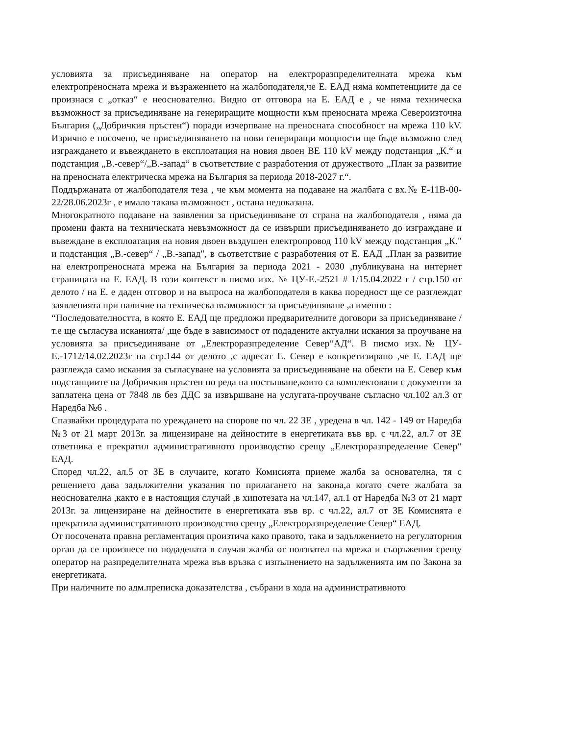условията за присъединяване на оператор на електроразпределителната мрежа към електропреносната мрежа и възражението на жалбоподателя,че Е. ЕАД няма компетенциите да се произнася с „отказ“ е неоснователно. Видно от отговора на Е. ЕАД е , че няма техническа възможност за присъединяване на генериращите мощности към преносната мрежа Североизточна България („Добричкия пръстен“) поради изчерпване на преносната способност на мрежа 110 kV. Изрично е посочено, че присъединяването на нови генериращи мощности ще бъде възможно след изграждането и въвеждането в експлоатация на новия двоен ВЕ 110 kV между подстанция „К.“ и подстанция „В.-север“/„В.-запад“ в съответствие с разработения от дружеството „План за развитие на преносната електрическа мрежа на България за периода 2018-2027 г.“.
Поддържаната от жалбоподателя теза , че към момента на подаване на жалбата с вх.№ Е-11В-00-22/28.06.2023г , е имало такава възможност , остана недоказана.
Многократното подаване на заявления за присъединяване от страна на жалбоподателя , няма да промени факта на техническата невъзможност да се извърши присъединяването до изграждане и въвеждане в експлоатация на новия двоен въздушен електропровод 110 kV между подстанция „К." и подстанция „В.-север“ / „В.-запад", в сьответствие с разработения от Е. ЕАД „План за развитие на електропреносната мрежа на България за периода 2021 - 2030 ,публикувана на интернет страницата на Е. ЕАД. В този контекст в писмо изх. № ЦУ-Е.-2521 # 1/15.04.2022 г / стр.150 от делото / на Е. е даден отговор и на въпроса на жалбоподателя в каква поредност ще се разглеждат заявленията при наличие на техническа възможност за присъединяване ,а именно :
“Последователността, в която Е. ЕАД ще предложи предварителните договори за присъединяване / т.е ще съгласува исканията/ ,ще бъде в зависимост от подадените актуални искания за проучване на условията за присъединяване от „Електроразпределение Север“АД“. В писмо изх.№ ЦУ-Е.-1712/14.02.2023г на стр.144 от делото ,с адресат Е. Север е конкретизирано ,че Е. ЕАД ще разглежда само искания за съгласуване на условията за присъединяване на обекти на Е. Север към подстанциите на Добричкия пръстен по реда на постъпване,които са комплектовани с документи за заплатена цена от 7848 лв без ДДС за извършване на услугата-проучване съгласно чл.102 ал.3 от Наредба №6 .
Спазвайки процедурата по уреждането на спорове по чл. 22 ЗЕ , уредена в чл. 142 - 149 от Наредба №3 от 21 март 2013г. за лицензиране на дейностите в енергетиката във вр. с чл.22, ал.7 от ЗЕ ответника е прекратил административното производство срещу „Електроразпределение Север“ ЕАД.
Според чл.22, ал.5 от ЗЕ в случаите, когато Комисията приеме жалба за основателна, тя с решението дава задължителни указания по прилагането на закона,а когато счете жалбата за неоснователна ,както е в настоящия случай ,в хипотезата на чл.147, ал.1 от Наредба №3 от 21 март 2013г. за лицензиране на дейностите в енергетиката във вр. с чл.22, ал.7 от ЗЕ Комисията е прекратила административното производство срещу „Електроразпределение Север“ ЕАД.
От посочената правна регламентация произтича како правото, така и задължението на регулаторния орган да се произнесе по подадената в случая жалба от ползвател на мрежа и съоръжения срещу оператор на разпределителната мрежа във връзка с изпълнението на задълженията им по Закона за енергетиката.
При наличните по адм.преписка доказателства , събрани в хода на административното